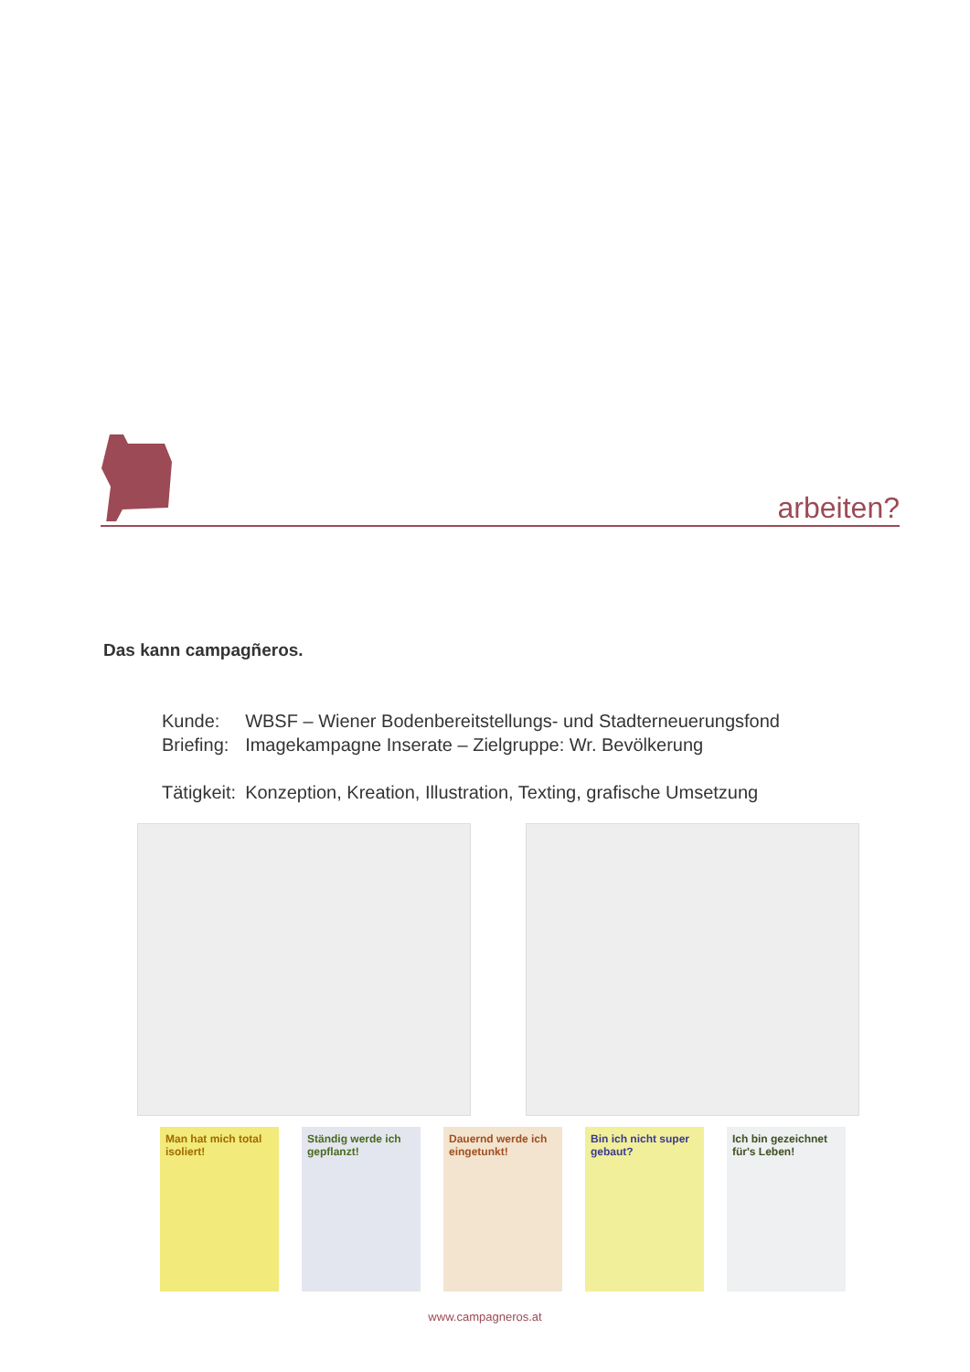arbeiten?
Das kann campagñeros.
| Kunde: | WBSF – Wiener Bodenbereitstellungs- und Stadterneuerungsfond |
| Briefing: | Imagekampagne Inserate – Zielgruppe: Wr. Bevölkerung |
| Tätigkeit: | Konzeption, Kreation, Illustration, Texting, grafische Umsetzung |
Man hat mich total isoliert!
Ständig werde ich gepflanzt!
Dauernd werde ich eingetunkt!
Bin ich nicht super gebaut?
Ich bin gezeichnet für's Leben!
www.campagneros.at